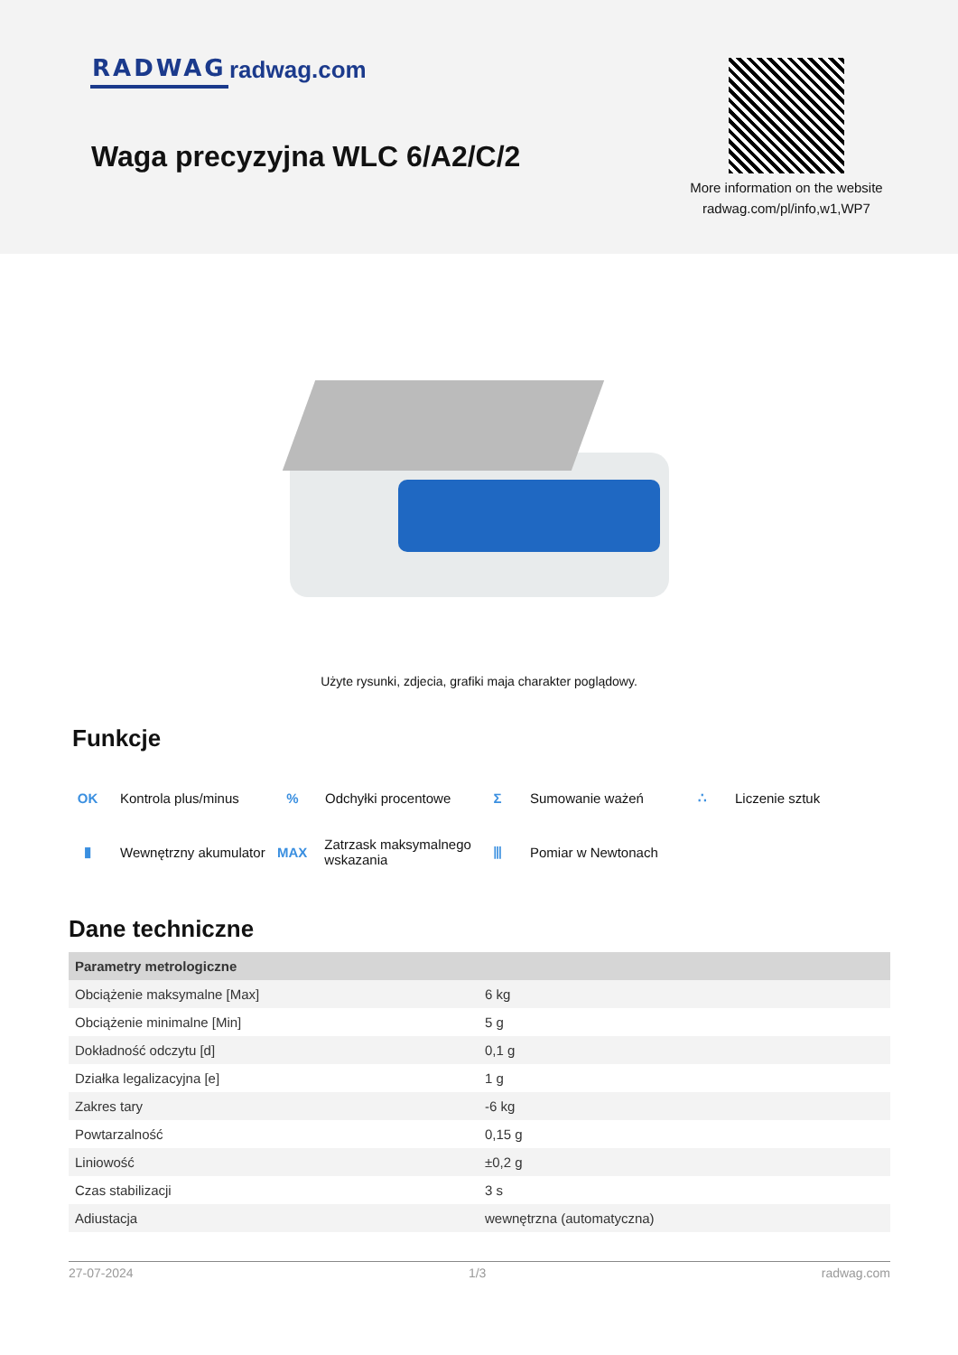RADWAG radwag.com
Waga precyzyjna WLC 6/A2/C/2
More information on the website radwag.com/pl/info,w1,WP7
Użyte rysunki, zdjecia, grafiki maja charakter poglądowy.
Funkcje
OK Kontrola plus/minus
% Odchyłki procentowe
Σ Sumowanie ważeń
∴ Liczenie sztuk
▮ Wewnętrzny akumulator
MAX Zatrzask maksymalnego wskazania
⫴ Pomiar w Newtonach
Dane techniczne
| Parametry metrologiczne | |
| --- | --- |
| Obciążenie maksymalne [Max] | 6 kg |
| Obciążenie minimalne [Min] | 5 g |
| Dokładność odczytu [d] | 0,1 g |
| Działka legalizacyjna [e] | 1 g |
| Zakres tary | -6 kg |
| Powtarzalność | 0,15 g |
| Liniowość | ±0,2 g |
| Czas stabilizacji | 3 s |
| Adiustacja | wewnętrzna (automatyczna) |
27-07-2024 1/3 radwag.com